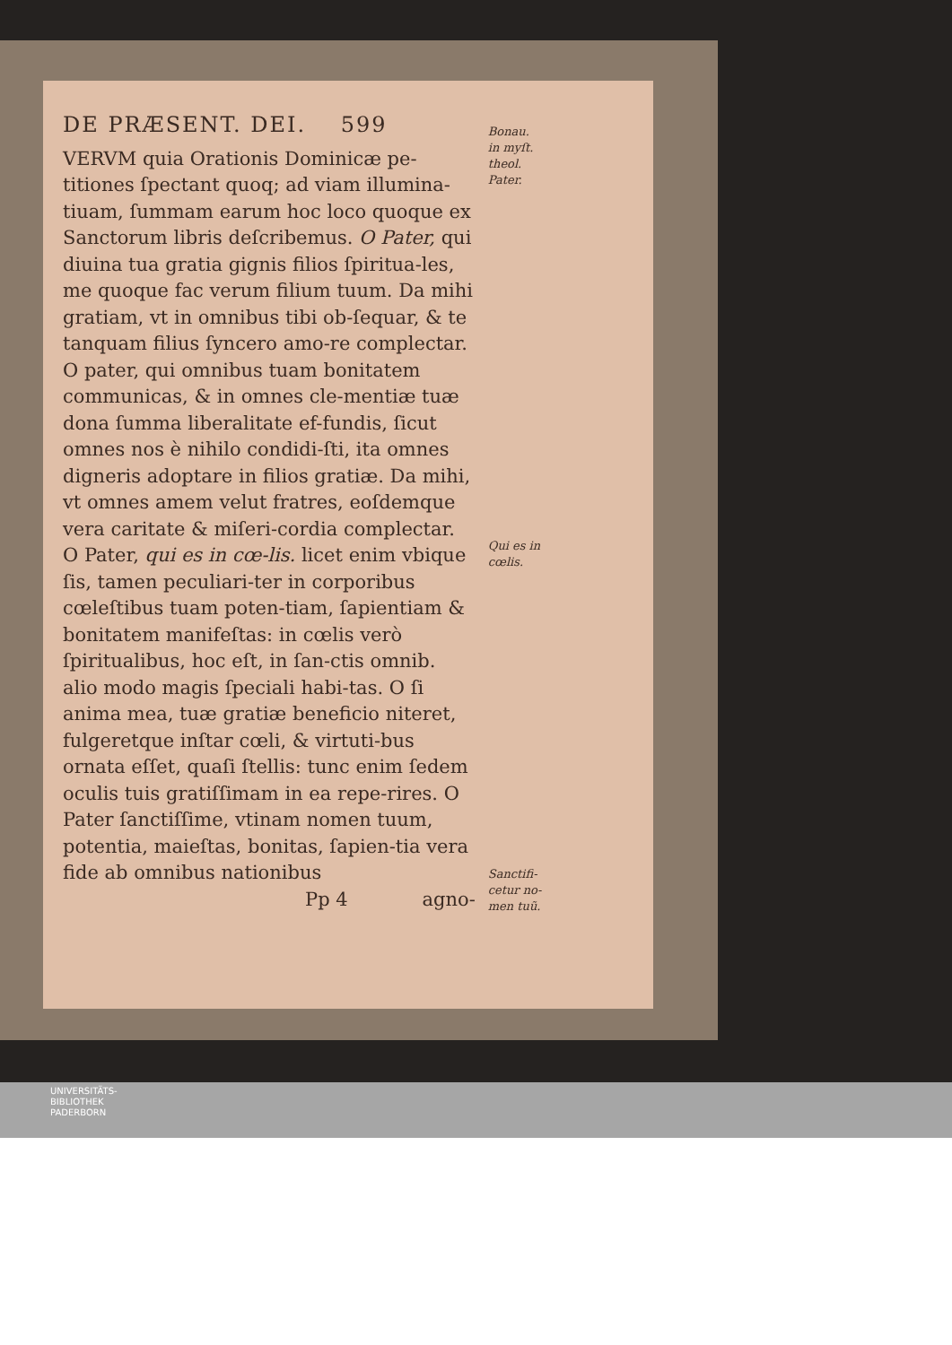DE PRÆSENT. DEI. 599
VERVM quia Orationis Dominicæ pe-titiones ſpectant quoq; ad viam illumina-tiuam, ſummam earum hoc loco quoque ex Sanctorum libris deſcribemus. O Pater, qui diuina tua gratia gignis filios ſpiritua-les, me quoque fac verum filium tuum. Da mihi gratiam, vt in omnibus tibi ob-ſequar, & te tanquam filius ſyncero amo-re complectar. O pater, qui omnibus tuam bonitatem communicas, & in omnes cle-mentiæ tuæ dona ſumma liberalitate ef-fundis, ſicut omnes nos è nihilo condidi-ſti, ita omnes digneris adoptare in filios gratiæ. Da mihi, vt omnes amem velut fratres, eoſdemque vera caritate & miſeri-cordia complectar. O Pater, qui es in cœ-lis. licet enim vbique ſis, tamen peculiari-ter in corporibus cœleſtibus tuam poten-tiam, ſapientiam & bonitatem manifeſtas: in cœlis verò ſpiritualibus, hoc eſt, in ſan-ctis omnib. alio modo magis ſpeciali habi-tas. O ſi anima mea, tuæ gratiæ beneficio niteret, fulgeretque inſtar cœli, & virtuti-bus ornata eſſet, quaſi ſtellis: tunc enim ſedem oculis tuis gratiſſimam in ea repe-rires. O Pater ſanctiſſime, vtinam nomen tuum, potentia, maieſtas, bonitas, ſapien-tia vera fide ab omnibus nationibus
Pp 4 agno-
Bonau.
in myſt.
theol.
Pater.
Qui es in
cœlis.
Sanctifi-
cetur no-
men tuũ.
UNIVERSITÄTS-
BIBLIOTHEK
PADERBORN